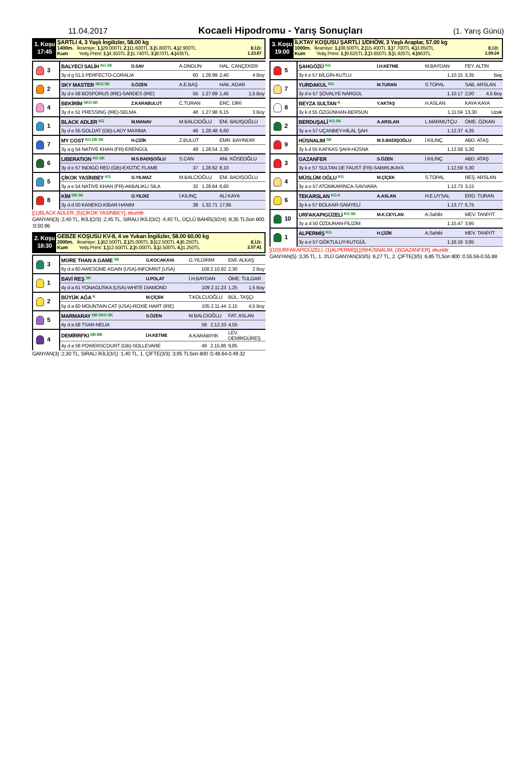11.04.2017 Kocaeli Hipodromu - Yarış Sonuçları (1. Yarış Günü)
1. Koşu
17:45
ŞARTLI 4, 3 Yaşlı İngilizler, 58.00 kg
1400m. İkramiye: 1.) 29.000TL 2.) 11.600TL 3.) 5.800TL 4.) 2.900TL
Kum Yetiş.Primi: 1.) 4.350TL 2.) 1.740TL 3.) 870TL 4.) 435TL
E.İ.D:
1.23.67
| 3 | BALYECİ SALİH KG SK | D.SAV | A.ONGUN | HAL. CANÇEKER |
| | 3y d g 51,5 PERFECTO-CORALIA | | 60 1.26.99 | 2,40 4 Boy |
| 2 | SKY MASTER SKG SK | S.ÖZEN | A.E.BAŞ | HAK. AGAR |
| | 3y d e 58 BOSPORUS (IRE)-SARDES (IRE) | | 55 1.27.69 | 1,45 1,5 Boy |
| 4 | BEKİRİM SKG SK | Z.KARABULUT | C.TURAN | ERC. DİRİ |
| | 3y d e 51 PRESSING (IRE)-SELMA | | 48 1.27.98 | 6,15 3 Boy |
| 1 | BLACK ADLER KG | M.MANAV | M.BALCIOĞLU | ENİ. BADIŞOĞLU |
| | 3y d e 55 GOLDAT (GB)-LADY MAXIMA | | 46 1.28.48 | 6,60 |
| 7 | MY COST KG DB SK | H.ÇİZİK | Z.BULUT | EMR. BAYINDIR |
| | 3y a g 54 NATIVE KHAN (FR)-ERENGÜL | | 48 1.28.54 | 2,30 |
| 6 | LIBERATION KG SK | M.S.BADIŞOĞLU | S.CAN | ANI. KÖSEOĞLU |
| | 3y d e 57 INDIGO RED (GB)-EXOTIC FLAME | | 37 1.28.62 | 8,10 |
| 5 | ÇİKOK YASİNBEY KG | G.YILMAZ | M.BALCIOĞLU | ENİ. BADIŞOĞLU |
| | 3y a e 54 NATIVE KHAN (FR)-AKBALIKLI SILA | | 32 1.28.64 | 6,60 |
| 8 | KİM DB SK | O.YILDIZ | İ.KILINÇ | ALİ KAYA |
| | 3y d d 50 KANEKO-KİBAR HANIM | | 38 1.32.71 | 17,95 |
[(1)BLACK ADLER, (5)ÇİKOK YASİNBEY], ekuridir .
GANYAN(3) :2,40 TL, İKİLİ(2/3) :2,45 TL, SIRALI İKİLİ(3/2) :4,40 TL, ÜÇLÜ BAHİS(3/2/4) :8,35 TLSon 800 :0.50.96
2. Koşu
18:30
GEBZE KOŞUSU KV-8, 4 ve Yukarı İngilizler, 58.00 60.00 kg
2000m. İkramiye: 1.) 62.500TL 2.) 25.000TL 3.) 12.500TL 4.) 6.250TL
Kum Yetiş.Primi: 1.) 12.500TL 2.) 5.000TL 3.) 2.500TL 4.) 1.250TL
E.İ.D:
2.07.41
| 3 | MORE THAN A GAME SK | G.KOCAKAYA | G.YILDIRIM | EMİ. ALKAŞ |
| | 6y d a 60 AWESOME AGAIN (USA)-INFOMINT (USA) | | 108 2.10.92 | 2,30 2 Boy |
| 1 | BAVİ REŞ SK | U.POLAT | İ.H.BAYDAN | ÖME. TULGAR |
| | 4y d a 61 YONAGUSKA (USA)-WHITE DIAMOND | | 109 2.11.23 | 1,25 1,5 Boy |
| 2 | BÜYÜK AĞA K | M.ÇİÇEK | T.KOLCUOĞLU | BÜL. TAŞÇI |
| | 5y d a 60 MOUNTAIN CAT (USA)-ROXIE HART (IRE) | | 105 2.11.44 | 2,15 4,5 Boy |
| 5 | MARMARAY DB SKG SK | S.ÖZEN | M.BALCIOĞLU | FAT. ASLAN |
| | 4y d a 58 TSAR-NELIA | | 58 2.12.33 | 4,55 |
| 4 | DEMİRRFKI DB BB | İ.H.KETME | A.KARABIYIK | LEV. DEMİRGÜREŞ |
| | 4y d a 58 POWERSCOURT (GB)-SOLLEVARE | | 49 2.15.86 | 9,85 |
GANYAN(3) :2,30 TL, SIRALI İKİLİ(3/1) :1,40 TL, 1. ÇİFTE(3/3) :3,95 TLSon 800 :0.48.64-0.49.32
3. Koşu
19:00
İLKTAY KOŞUSU ŞARTLI 1/DHÖW, 3 Yaşlı Araplar, 57.00 kg
1000m. İkramiye: 1.) 38.500TL 2.) 15.400TL 3.) 7.700TL 4.) 3.850TL
Kum Yetiş.Primi: 1.) 9.625TL 2.) 3.850TL 3.) 1.925TL 4.) 963TL
E.İ.D:
1.09.24
| 5 | ŞAHGÖZÜ KG | İ.H.KETME | M.BAYDAN | FEY. ALTIN |
| | 3y k e 57 BİLGİN-KUTLU | | 1.10.15 | 3,35 Baş |
| 7 | YURDAKUL KG | M.TURAN | S.TOPAL | SAB. ARSLAN |
| | 3y d e 57 ŞÖVALYE-NARGÜL | | 1.10.17 | 2,00 4,5 Boy |
| 8 | BEYZA SULTAN K | Y.AKTAŞ | H.ASLAN | KAYA KAYA |
| | 3y k d 55 ÖZGÜNHAN-BERSUN | | 1.11.04 | 13,30 Uzak |
| 2 | BERDUŞALİ KG SK | A.ARSLAN | L.MARMUTÇU | ÖME. ÖZKAN |
| | 3y a e 57 UÇANBEY-HİLAL ŞAH | | 1.12.37 | 4,35 |
| 9 | HÜSNALIM SK | M.S.BADIŞOĞLU | İ.KILINÇ | ABD. ATAŞ |
| | 3y k d 55 KAFKAS ŞAHI-HÜSNA | | 1.12.58 | 5,30 |
| 3 | GAZANFER | S.ÖZEN | İ.KILINÇ | ABD. ATAŞ |
| | 3y k e 57 SULTAN DE FAUST (FR)-SABIRLIKAYA | | 1.12.59 | 5,30 |
| 4 | MÜSLÜM OĞLU KG | M.ÇİÇEK | S.TOPAL | REŞ. ARSLAN |
| | 3y a e 57 ATOMKARINCA-SAVVARA | | 1.12.73 | 3,15 |
| 6 | TEKARSLAN KG K | A.ASLAN | H.E.UYSAL | ERD. TURAN |
| | 3y k e 57 BOLKAR-SAMYELİ | | 1.13.77 | 6,75 |
| 10 | URFAKAPIGÜZELİ KG SK | M.K.CEYLAN | A.Sahibi | MEV. TANİYİT |
| | 3y a d 50 ÖZDURAN-FİLİZİM | | 1.15.47 | 3,95 |
| 1 | ALPERMİŞ KG | H.ÇİZİK | A.Sahibi | MEV. TANİYİT |
| | 3y a e 57 GÖKTULUY-KUTGÜL | | 1.16.16 | 3,95 |
[(10)URFAKAPIGÜZELİ, (1)ALPERMİŞ],[(9)HÜSNALIM, (3)GAZANFER], ekuridir .
GANYAN(5) :3,35 TL, 1. 3'LÜ GANYAN(3/3/5) :6,27 TL, 2. ÇİFTE(3/5) :6,85 TLSon 800 :0.55.56-0.55.88